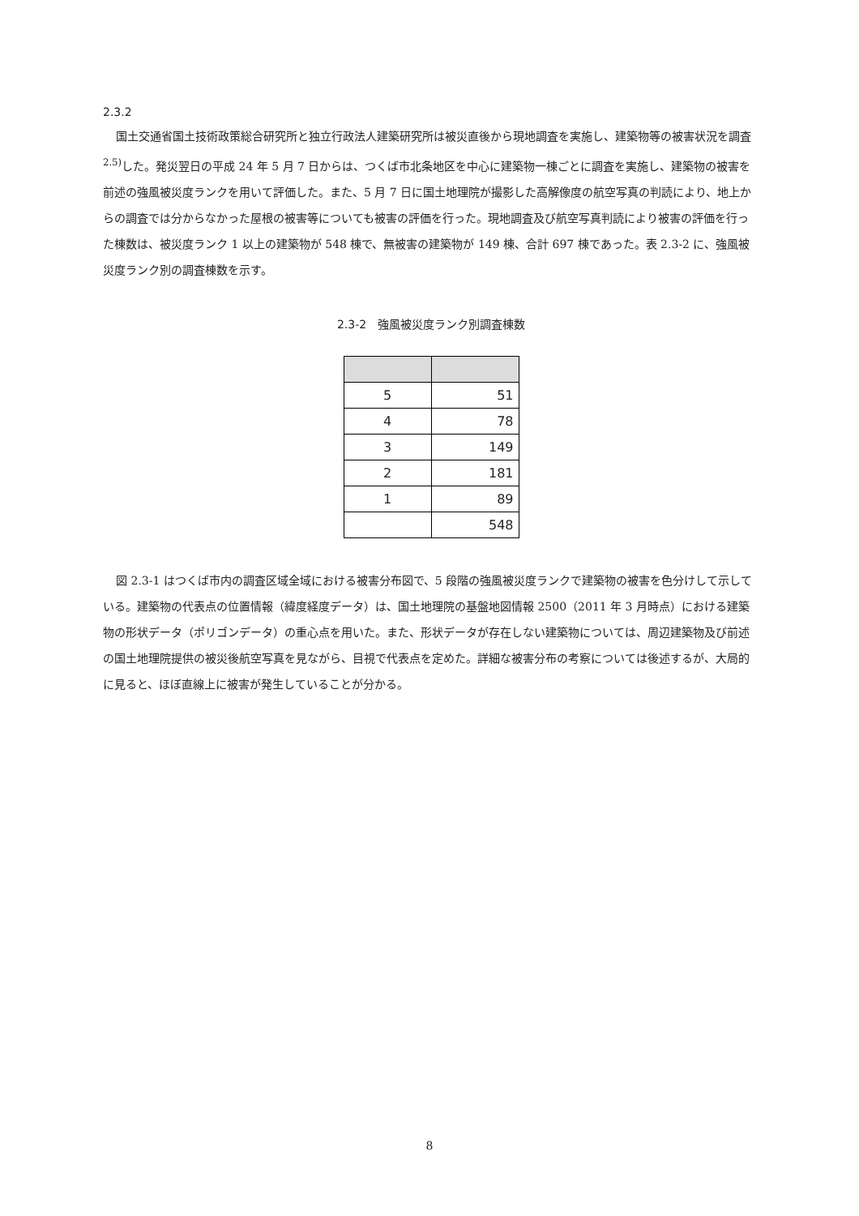2.3.2
国土交通省国土技術政策総合研究所と独立行政法人建築研究所は被災直後から現地調査を実施し、建築物等の被害状況を調査<sup>2.5)</sup>した。発災翌日の平成 24 年 5 月 7 日からは、つくば市北条地区を中心に建築物一棟ごとに調査を実施し、建築物の被害を前述の強風被災度ランクを用いて評価した。また、5 月 7 日に国土地理院が撮影した高解像度の航空写真の判読により、地上からの調査では分からなかった屋根の被害等についても被害の評価を行った。現地調査及び航空写真判読により被害の評価を行った棟数は、被災度ランク 1 以上の建築物が 548 棟で、無被害の建築物が 149 棟、合計 697 棟であった。表 2.3-2 に、強風被災度ランク別の調査棟数を示す。
2.3-2　強風被災度ランク別調査棟数
| 5 | 51 |
| 4 | 78 |
| 3 | 149 |
| 2 | 181 |
| 1 | 89 |
| | 548 |
図 2.3-1 はつくば市内の調査区域全域における被害分布図で、5 段階の強風被災度ランクで建築物の被害を色分けして示している。建築物の代表点の位置情報（緯度経度データ）は、国土地理院の基盤地図情報 2500（2011 年 3 月時点）における建築物の形状データ（ポリゴンデータ）の重心点を用いた。また、形状データが存在しない建築物については、周辺建築物及び前述の国土地理院提供の被災後航空写真を見ながら、目視で代表点を定めた。詳細な被害分布の考察については後述するが、大局的に見ると、ほぼ直線上に被害が発生していることが分かる。
8